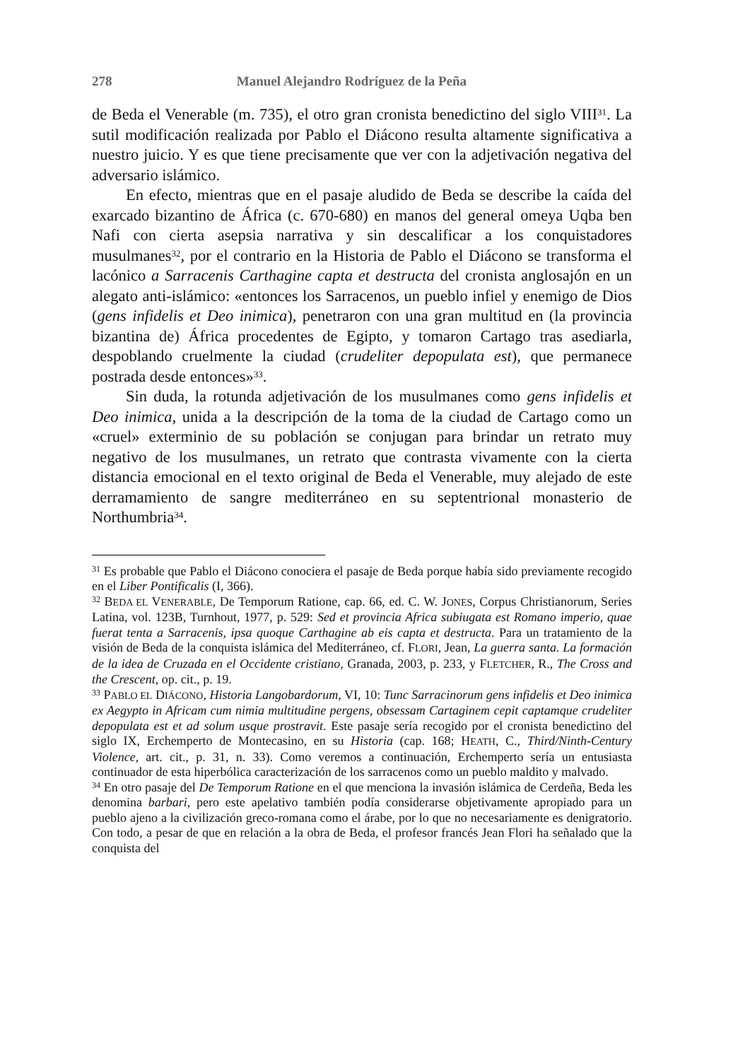278 Manuel Alejandro Rodríguez de la Peña
de Beda el Venerable (m. 735), el otro gran cronista benedictino del siglo VIII<sup>31</sup>. La sutil modificación realizada por Pablo el Diácono resulta altamente significativa a nuestro juicio. Y es que tiene precisamente que ver con la adjetivación negativa del adversario islámico.
En efecto, mientras que en el pasaje aludido de Beda se describe la caída del exarcado bizantino de África (c. 670-680) en manos del general omeya Uqba ben Nafi con cierta asepsia narrativa y sin descalificar a los conquistadores musulmanes<sup>32</sup>, por el contrario en la Historia de Pablo el Diácono se transforma el lacónico a Sarracenis Carthagine capta et destructa del cronista anglosajón en un alegato anti-islámico: «entonces los Sarracenos, un pueblo infiel y enemigo de Dios (gens infidelis et Deo inimica), penetraron con una gran multitud en (la provincia bizantina de) África procedentes de Egipto, y tomaron Cartago tras asediarla, despoblando cruelmente la ciudad (crudeliter depopulata est), que permanece postrada desde entonces»<sup>33</sup>.
Sin duda, la rotunda adjetivación de los musulmanes como gens infidelis et Deo inimica, unida a la descripción de la toma de la ciudad de Cartago como un «cruel» exterminio de su población se conjugan para brindar un retrato muy negativo de los musulmanes, un retrato que contrasta vivamente con la cierta distancia emocional en el texto original de Beda el Venerable, muy alejado de este derramamiento de sangre mediterráneo en su septentrional monasterio de Northumbria<sup>34</sup>.
<sup>31</sup> Es probable que Pablo el Diácono conociera el pasaje de Beda porque había sido previamente recogido en el Liber Pontificalis (I, 366).
<sup>32</sup> BEDA EL VENERABLE, De Temporum Ratione, cap. 66, ed. C. W. JONES, Corpus Christianorum, Series Latina, vol. 123B, Turnhout, 1977, p. 529: Sed et provincia Africa subiugata est Romano imperio, quae fuerat tenta a Sarracenis, ipsa quoque Carthagine ab eis capta et destructa. Para un tratamiento de la visión de Beda de la conquista islámica del Mediterráneo, cf. FLORI, Jean, La guerra santa. La formación de la idea de Cruzada en el Occidente cristiano, Granada, 2003, p. 233, y FLETCHER, R., The Cross and the Crescent, op. cit., p. 19.
<sup>33</sup> PABLO EL DIÁCONO, Historia Langobardorum, VI, 10: Tunc Sarracinorum gens infidelis et Deo inimica ex Aegypto in Africam cum nimia multitudine pergens, obsessam Cartaginem cepit captamque crudeliter depopulata est et ad solum usque prostravit. Este pasaje sería recogido por el cronista benedictino del siglo IX, Erchemperto de Montecasino, en su Historia (cap. 168; HEATH, C., Third/Ninth-Century Violence, art. cit., p. 31, n. 33). Como veremos a continuación, Erchemperto sería un entusiasta continuador de esta hiperbólica caracterización de los sarracenos como un pueblo maldito y malvado.
<sup>34</sup> En otro pasaje del De Temporum Ratione en el que menciona la invasión islámica de Cerdeña, Beda les denomina barbari, pero este apelativo también podía considerarse objetivamente apropiado para un pueblo ajeno a la civilización greco-romana como el árabe, por lo que no necesariamente es denigratorio. Con todo, a pesar de que en relación a la obra de Beda, el profesor francés Jean Flori ha señalado que la conquista del